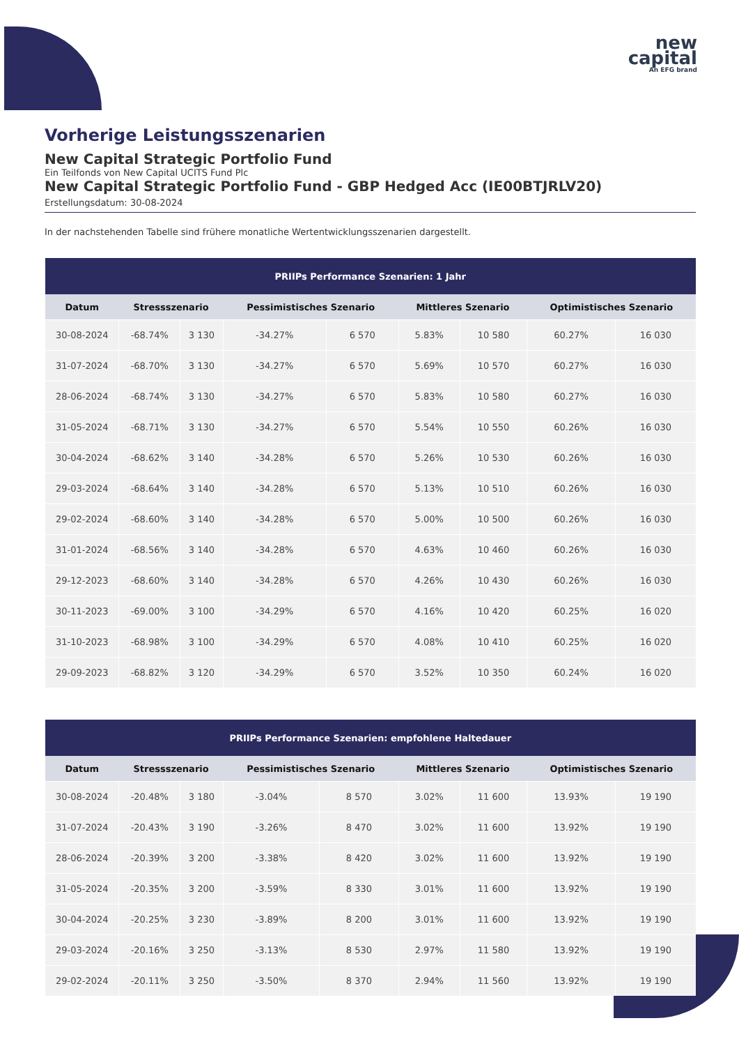new
capital
An EFG brand
Vorherige Leistungsszenarien
New Capital Strategic Portfolio Fund
Ein Teilfonds von New Capital UCITS Fund Plc
New Capital Strategic Portfolio Fund - GBP Hedged Acc (IE00BTJRLV20)
Erstellungsdatum: 30-08-2024
In der nachstehenden Tabelle sind frühere monatliche Wertentwicklungsszenarien dargestellt.
| PRIIPs Performance Szenarien: 1 Jahr | | | | | | | | |
| --- | --- | --- | --- | --- | --- | --- | --- | --- |
| Datum | Stressszenario | | Pessimistisches Szenario | | Mittleres Szenario | | Optimistisches Szenario | |
| 30-08-2024 | -68.74% | 3 130 | -34.27% | 6 570 | 5.83% | 10 580 | 60.27% | 16 030 |
| 31-07-2024 | -68.70% | 3 130 | -34.27% | 6 570 | 5.69% | 10 570 | 60.27% | 16 030 |
| 28-06-2024 | -68.74% | 3 130 | -34.27% | 6 570 | 5.83% | 10 580 | 60.27% | 16 030 |
| 31-05-2024 | -68.71% | 3 130 | -34.27% | 6 570 | 5.54% | 10 550 | 60.26% | 16 030 |
| 30-04-2024 | -68.62% | 3 140 | -34.28% | 6 570 | 5.26% | 10 530 | 60.26% | 16 030 |
| 29-03-2024 | -68.64% | 3 140 | -34.28% | 6 570 | 5.13% | 10 510 | 60.26% | 16 030 |
| 29-02-2024 | -68.60% | 3 140 | -34.28% | 6 570 | 5.00% | 10 500 | 60.26% | 16 030 |
| 31-01-2024 | -68.56% | 3 140 | -34.28% | 6 570 | 4.63% | 10 460 | 60.26% | 16 030 |
| 29-12-2023 | -68.60% | 3 140 | -34.28% | 6 570 | 4.26% | 10 430 | 60.26% | 16 030 |
| 30-11-2023 | -69.00% | 3 100 | -34.29% | 6 570 | 4.16% | 10 420 | 60.25% | 16 020 |
| 31-10-2023 | -68.98% | 3 100 | -34.29% | 6 570 | 4.08% | 10 410 | 60.25% | 16 020 |
| 29-09-2023 | -68.82% | 3 120 | -34.29% | 6 570 | 3.52% | 10 350 | 60.24% | 16 020 |
| PRIIPs Performance Szenarien: empfohlene Haltedauer | | | | | | | | |
| --- | --- | --- | --- | --- | --- | --- | --- | --- |
| Datum | Stressszenario | | Pessimistisches Szenario | | Mittleres Szenario | | Optimistisches Szenario | |
| 30-08-2024 | -20.48% | 3 180 | -3.04% | 8 570 | 3.02% | 11 600 | 13.93% | 19 190 |
| 31-07-2024 | -20.43% | 3 190 | -3.26% | 8 470 | 3.02% | 11 600 | 13.92% | 19 190 |
| 28-06-2024 | -20.39% | 3 200 | -3.38% | 8 420 | 3.02% | 11 600 | 13.92% | 19 190 |
| 31-05-2024 | -20.35% | 3 200 | -3.59% | 8 330 | 3.01% | 11 600 | 13.92% | 19 190 |
| 30-04-2024 | -20.25% | 3 230 | -3.89% | 8 200 | 3.01% | 11 600 | 13.92% | 19 190 |
| 29-03-2024 | -20.16% | 3 250 | -3.13% | 8 530 | 2.97% | 11 580 | 13.92% | 19 190 |
| 29-02-2024 | -20.11% | 3 250 | -3.50% | 8 370 | 2.94% | 11 560 | 13.92% | 19 190 |